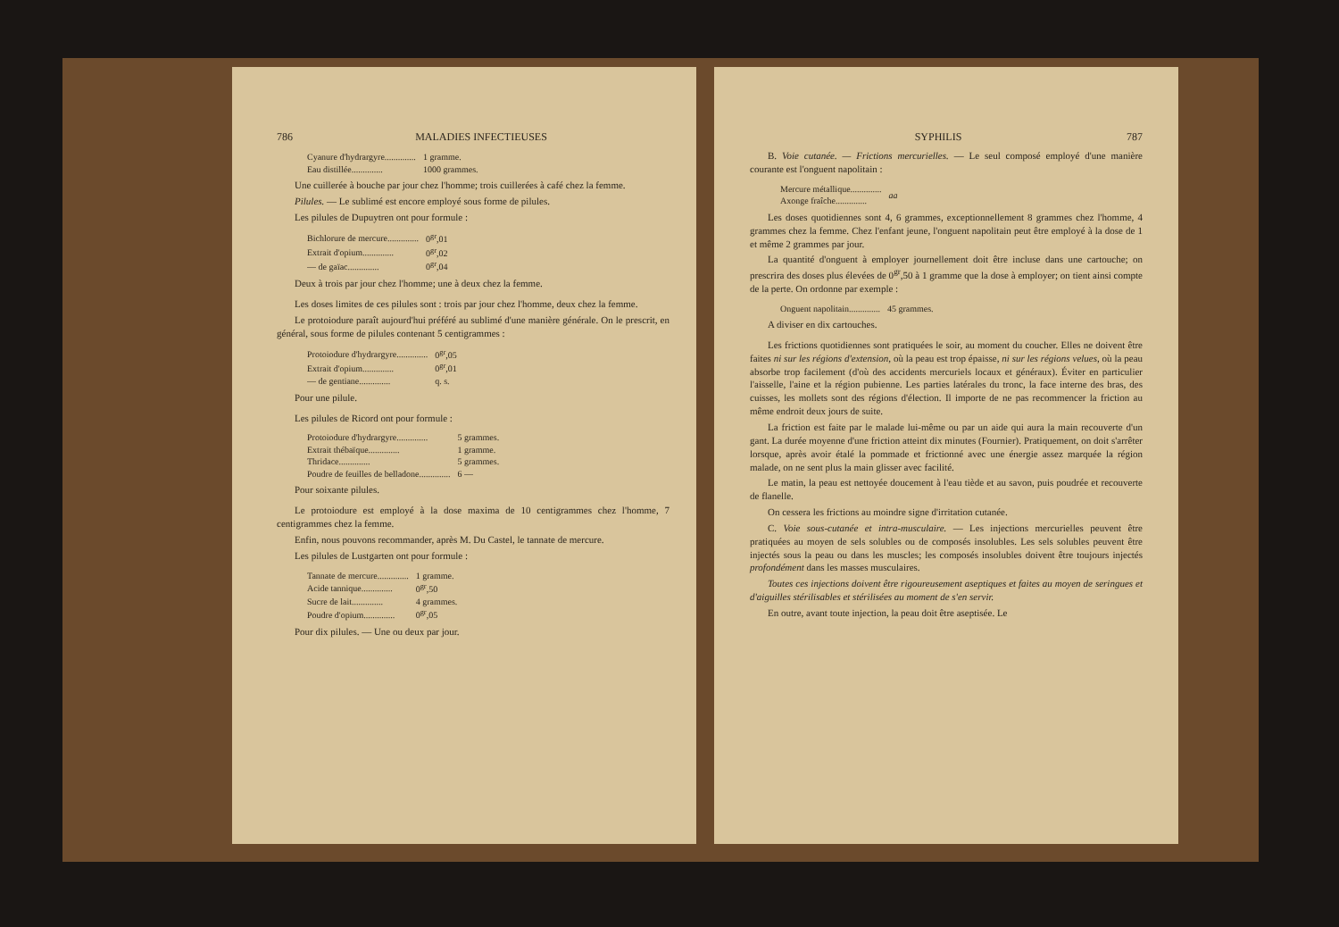786 MALADIES INFECTIEUSES
| Cyanure d'hydrargyre.............. | 1 gramme. |
| Eau distillée.............. | 1000 grammes. |
Une cuillerée à bouche par jour chez l'homme; trois cuillerées à café chez la femme.
Pilules. — Le sublimé est encore employé sous forme de pilules.
Les pilules de Dupuytren ont pour formule :
| Bichlorure de mercure.............. | 0<sup>gr</sup>,01 |
| Extrait d'opium.............. | 0<sup>gr</sup>,02 |
| — de gaïac.............. | 0<sup>gr</sup>,04 |
Deux à trois par jour chez l'homme; une à deux chez la femme.
Les doses limites de ces pilules sont : trois par jour chez l'homme, deux chez la femme.
Le protoiodure paraît aujourd'hui préféré au sublimé d'une manière générale. On le prescrit, en général, sous forme de pilules contenant 5 centigrammes :
| Protoiodure d'hydrargyre.............. | 0<sup>gr</sup>,05 |
| Extrait d'opium.............. | 0<sup>gr</sup>,01 |
| — de gentiane.............. | q. s. |
Pour une pilule.
Les pilules de Ricord ont pour formule :
| Protoiodure d'hydrargyre.............. | 5 grammes. |
| Extrait thébaïque.............. | 1 gramme. |
| Thridace.............. | 5 grammes. |
| Poudre de feuilles de belladone.............. | 6 — |
Pour soixante pilules.
Le protoiodure est employé à la dose maxima de 10 centigrammes chez l'homme, 7 centigrammes chez la femme.
Enfin, nous pouvons recommander, après M. Du Castel, le tannate de mercure.
Les pilules de Lustgarten ont pour formule :
| Tannate de mercure.............. | 1 gramme. |
| Acide tannique.............. | 0<sup>gr</sup>,50 |
| Sucre de lait.............. | 4 grammes. |
| Poudre d'opium.............. | 0<sup>gr</sup>,05 |
Pour dix pilules. — Une ou deux par jour.
SYPHILIS 787
B. Voie cutanée. — Frictions mercurielles. — Le seul composé employé d'une manière courante est l'onguent napolitain :
| Mercure métallique.............. | aa |
| Axonge fraîche.............. | |
Les doses quotidiennes sont 4, 6 grammes, exceptionnellement 8 grammes chez l'homme, 4 grammes chez la femme. Chez l'enfant jeune, l'onguent napolitain peut être employé à la dose de 1 et même 2 grammes par jour.
La quantité d'onguent à employer journellement doit être incluse dans une cartouche; on prescrira des doses plus élevées de 0<sup>gr</sup>,50 à 1 gramme que la dose à employer; on tient ainsi compte de la perte. On ordonne par exemple :
| Onguent napolitain.............. | 45 grammes. |
A diviser en dix cartouches.
Les frictions quotidiennes sont pratiquées le soir, au moment du coucher. Elles ne doivent être faites ni sur les régions d'extension, où la peau est trop épaisse, ni sur les régions velues, où la peau absorbe trop facilement (d'où des accidents mercuriels locaux et généraux). Éviter en particulier l'aisselle, l'aine et la région pubienne. Les parties latérales du tronc, la face interne des bras, des cuisses, les mollets sont des régions d'élection. Il importe de ne pas recommencer la friction au même endroit deux jours de suite.
La friction est faite par le malade lui-même ou par un aide qui aura la main recouverte d'un gant. La durée moyenne d'une friction atteint dix minutes (Fournier). Pratiquement, on doit s'arrêter lorsque, après avoir étalé la pommade et frictionné avec une énergie assez marquée la région malade, on ne sent plus la main glisser avec facilité.
Le matin, la peau est nettoyée doucement à l'eau tiède et au savon, puis poudrée et recouverte de flanelle.
On cessera les frictions au moindre signe d'irritation cutanée.
C. Voie sous-cutanée et intra-musculaire. — Les injections mercurielles peuvent être pratiquées au moyen de sels solubles ou de composés insolubles. Les sels solubles peuvent être injectés sous la peau ou dans les muscles; les composés insolubles doivent être toujours injectés profondément dans les masses musculaires.
Toutes ces injections doivent être rigoureusement aseptiques et faites au moyen de seringues et d'aiguilles stérilisables et stérilisées au moment de s'en servir.
En outre, avant toute injection, la peau doit être aseptisée. Le